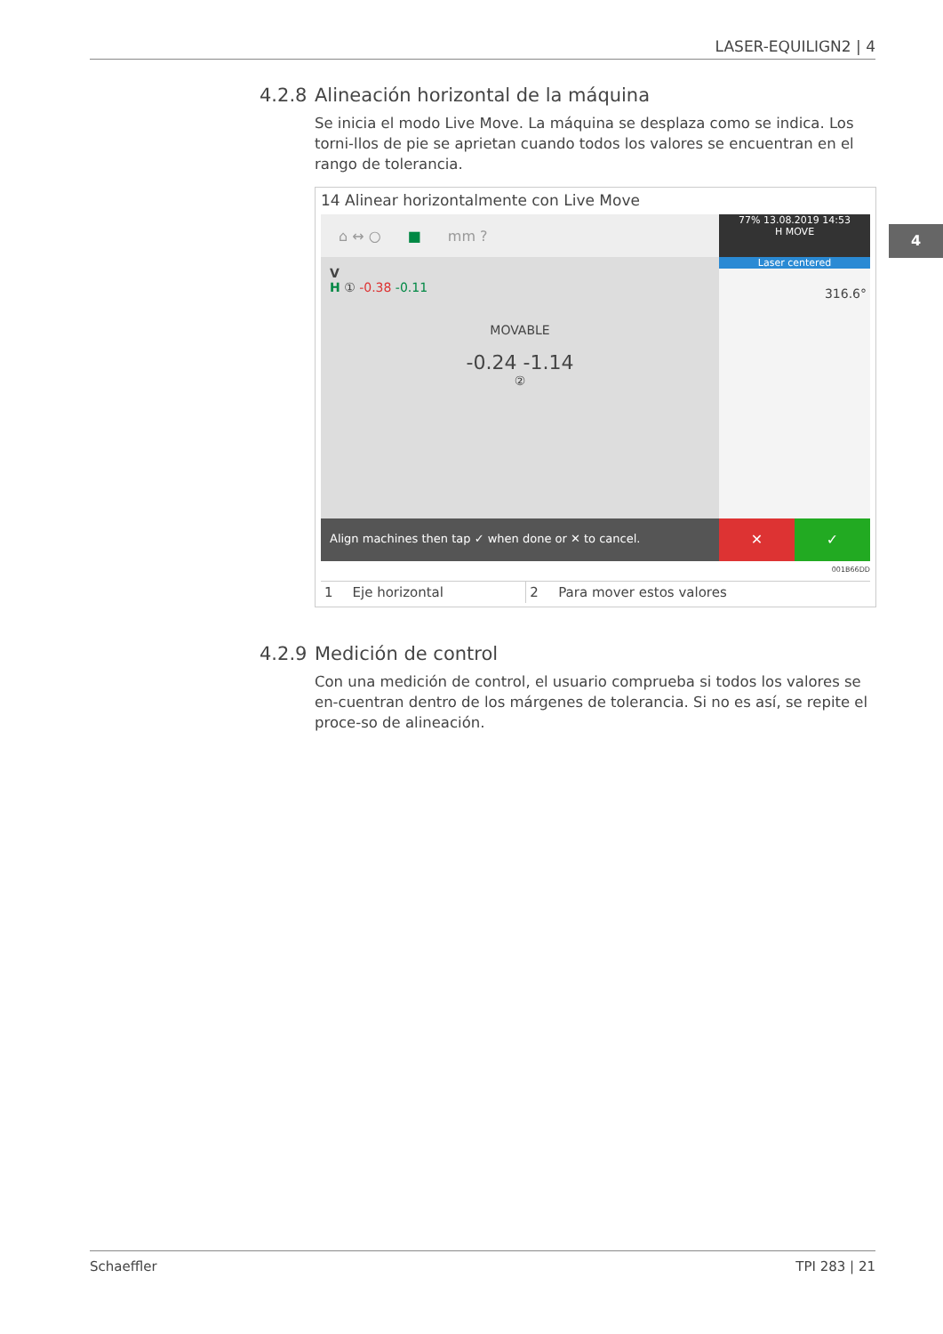LASER-EQUILIGN2 | 4
4
4.2.8 Alineación horizontal de la máquina
Se inicia el modo Live Move. La máquina se desplaza como se indica. Los torni-llos de pie se aprietan cuando todos los valores se encuentran en el rango de tolerancia.
14 Alinear horizontalmente con Live Move
⌂ ↔ ○ ■ mm ?
77% 13.08.2019 14:53
H MOVE
V
H ① -0.38 -0.11
MOVABLE
-0.24 -1.14
②
Laser centered
316.6°
Align machines then tap ✓ when done or ✕ to cancel.
✕ ✓
001B66DD
| 1 | Eje horizontal | 2 | Para mover estos valores |
4.2.9 Medición de control
Con una medición de control, el usuario comprueba si todos los valores se en-cuentran dentro de los márgenes de tolerancia. Si no es así, se repite el proce-so de alineación.
Schaeffler TPI 283 | 21